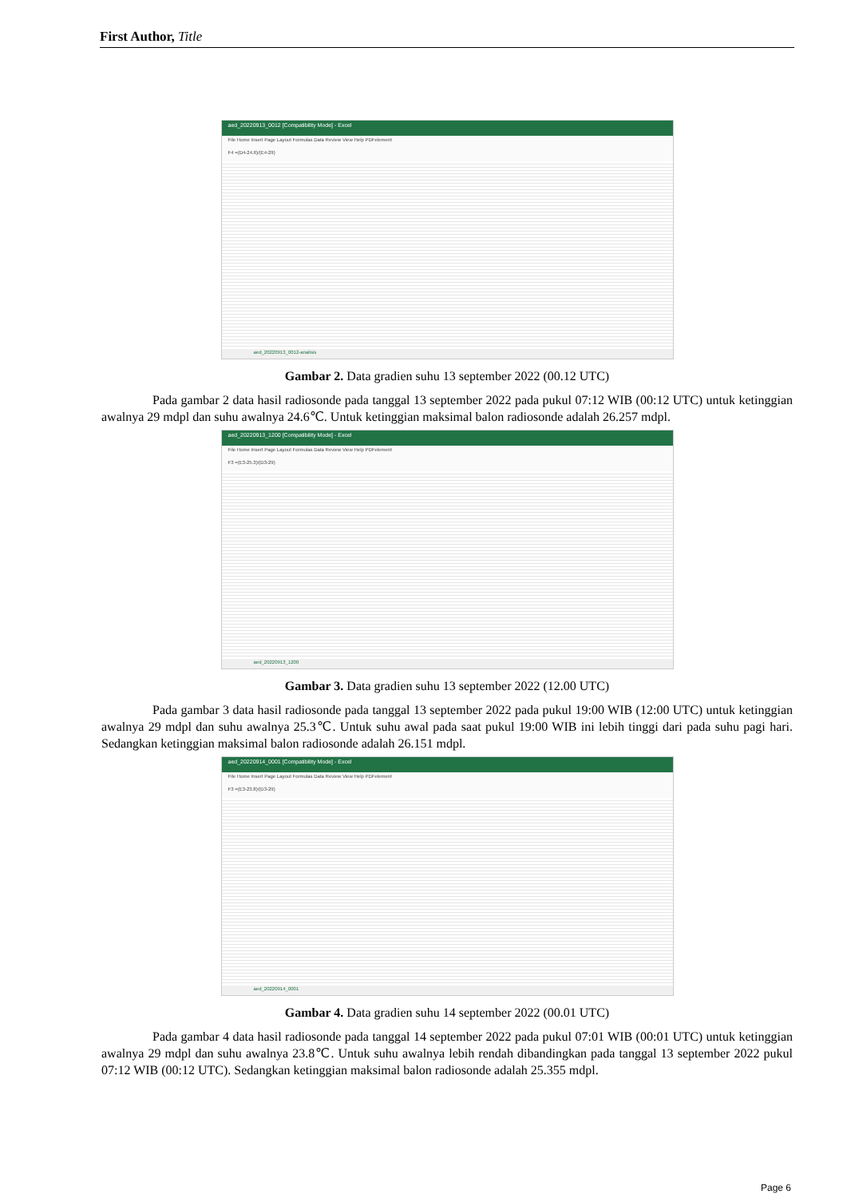First Author, Title
aed_20220913_0012 [Compatibility Mode] - Excel
File Home Insert Page Layout Formulas Data Review View Help PDFelement
F4 =(D4-24.6)/(E4-29)
aed_20220913_0012-analisis
Gambar 2. Data gradien suhu 13 september 2022 (00.12 UTC)
Pada gambar 2 data hasil radiosonde pada tanggal 13 september 2022 pada pukul 07:12 WIB (00:12 UTC) untuk ketinggian awalnya 29 mdpl dan suhu awalnya 24.6℃. Untuk ketinggian maksimal balon radiosonde adalah 26.257 mdpl.
aed_20220913_1200 [Compatibility Mode] - Excel
File Home Insert Page Layout Formulas Data Review View Help PDFelement
F3 =(E3-25.3)/(D3-29)
aed_20220913_1200
Gambar 3. Data gradien suhu 13 september 2022 (12.00 UTC)
Pada gambar 3 data hasil radiosonde pada tanggal 13 september 2022 pada pukul 19:00 WIB (12:00 UTC) untuk ketinggian awalnya 29 mdpl dan suhu awalnya 25.3℃. Untuk suhu awal pada saat pukul 19:00 WIB ini lebih tinggi dari pada suhu pagi hari. Sedangkan ketinggian maksimal balon radiosonde adalah 26.151 mdpl.
aed_20220914_0001 [Compatibility Mode] - Excel
File Home Insert Page Layout Formulas Data Review View Help PDFelement
F3 =(E3-23.8)/(D3-29)
aed_20220914_0001
Gambar 4. Data gradien suhu 14 september 2022 (00.01 UTC)
Pada gambar 4 data hasil radiosonde pada tanggal 14 september 2022 pada pukul 07:01 WIB (00:01 UTC) untuk ketinggian awalnya 29 mdpl dan suhu awalnya 23.8℃. Untuk suhu awalnya lebih rendah dibandingkan pada tanggal 13 september 2022 pukul 07:12 WIB (00:12 UTC). Sedangkan ketinggian maksimal balon radiosonde adalah 25.355 mdpl.
Page 6